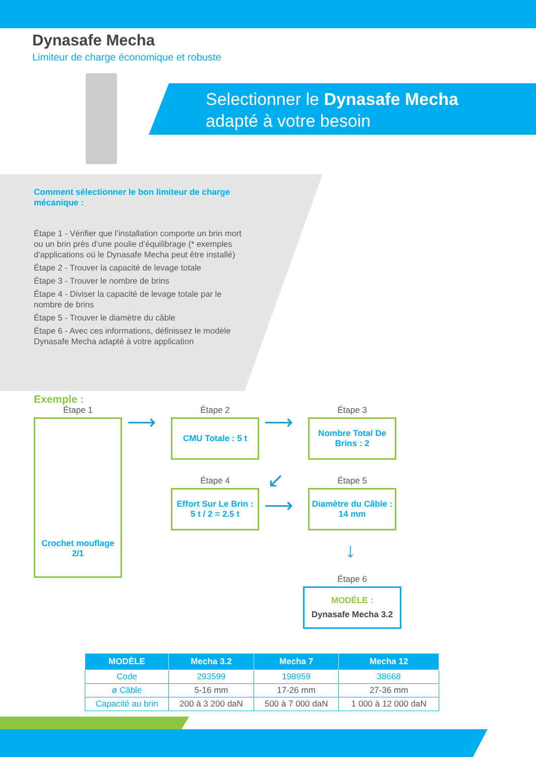Dynasafe Mecha
Limiteur de charge économique et robuste
Selectionner le Dynasafe Mecha
adapté à votre besoin
Comment sélectionner le bon limiteur de charge mécanique :
Étape 1 - Vérifier que l’installation comporte un brin mort ou un brin près d’une poulie d’équilibrage (* exemples d'applications où le Dynasafe Mecha peut être installé)
Étape 2 - Trouver la capacité de levage totale
Étape 3 - Trouver le nombre de brins
Étape 4 - Diviser la capacité de levage totale par le nombre de brins
Étape 5 - Trouver le diamètre du câble
Étape 6 - Avec ces informations, définissez le modèle Dynasafe Mecha adapté à votre application
Exemple :
Étape 1
Crochet mouflage
2/1
⟶
Étape 2
CMU Totale : 5 t
⟶
Étape 3
Nombre Total De Brins : 2
↙
Étape 4
Effort Sur Le Brin :
5 t / 2 = 2.5 t
⟶
Étape 5
Diamètre du Câble : 14 mm
↓
Étape 6
MODÈLE :
Dynasafe Mecha 3.2
| MODÈLE | Mecha 3.2 | Mecha 7 | Mecha 12 |
| --- | --- | --- | --- |
| Code | 293599 | 198959 | 38668 |
| ø Câble | 5-16 mm | 17-26 mm | 27-36 mm |
| Capacité au brin | 200 à 3 200 daN | 500 à 7 000 daN | 1 000 à 12 000 daN |